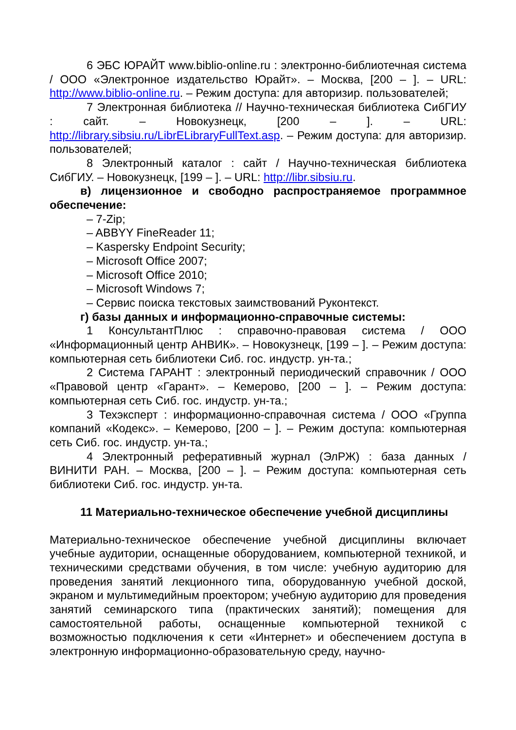6 ЭБС ЮРАЙТ www.biblio-online.ru : электронно-библиотечная система / ООО «Электронное издательство Юрайт». – Москва, [200 – ]. – URL: http://www.biblio-online.ru. – Режим доступа: для авторизир. пользователей;
7 Электронная библиотека // Научно-техническая библиотека СибГИУ : сайт. – Новокузнецк, [200 – ]. – URL: http://library.sibsiu.ru/LibrELibraryFullText.asp. – Режим доступа: для авторизир. пользователей;
8 Электронный каталог : сайт / Научно-техническая библиотека СибГИУ. – Новокузнецк, [199 – ]. – URL: http://libr.sibsiu.ru.
в) лицензионное и свободно распространяемое программное обеспечение:
– 7-Zip;
– ABBYY FineReader 11;
– Kaspersky Endpoint Security;
– Microsoft Office 2007;
– Microsoft Office 2010;
– Microsoft Windows 7;
– Сервис поиска текстовых заимствований Руконтекст.
г) базы данных и информационно-справочные системы:
1 КонсультантПлюс : справочно-правовая система / ООО «Информационный центр АНВИК». – Новокузнецк, [199 – ]. – Режим доступа: компьютерная сеть библиотеки Сиб. гос. индустр. ун-та.;
2 Система ГАРАНТ : электронный периодический справочник / ООО «Правовой центр «Гарант». – Кемерово, [200 – ]. – Режим доступа: компьютерная сеть Сиб. гос. индустр. ун-та.;
3 Техэксперт : информационно-справочная система / ООО «Группа компаний «Кодекс». – Кемерово, [200 – ]. – Режим доступа: компьютерная сеть Сиб. гос. индустр. ун-та.;
4 Электронный реферативный журнал (ЭлРЖ) : база данных / ВИНИТИ РАН. – Москва, [200 – ]. – Режим доступа: компьютерная сеть библиотеки Сиб. гос. индустр. ун-та.
11 Материально-техническое обеспечение учебной дисциплины
Материально-техническое обеспечение учебной дисциплины включает учебные аудитории, оснащенные оборудованием, компьютерной техникой, и техническими средствами обучения, в том числе: учебную аудиторию для проведения занятий лекционного типа, оборудованную учебной доской, экраном и мультимедийным проектором; учебную аудиторию для проведения занятий семинарского типа (практических занятий); помещения для самостоятельной работы, оснащенные компьютерной техникой с возможностью подключения к сети «Интернет» и обеспечением доступа в электронную информационно-образовательную среду, научно-